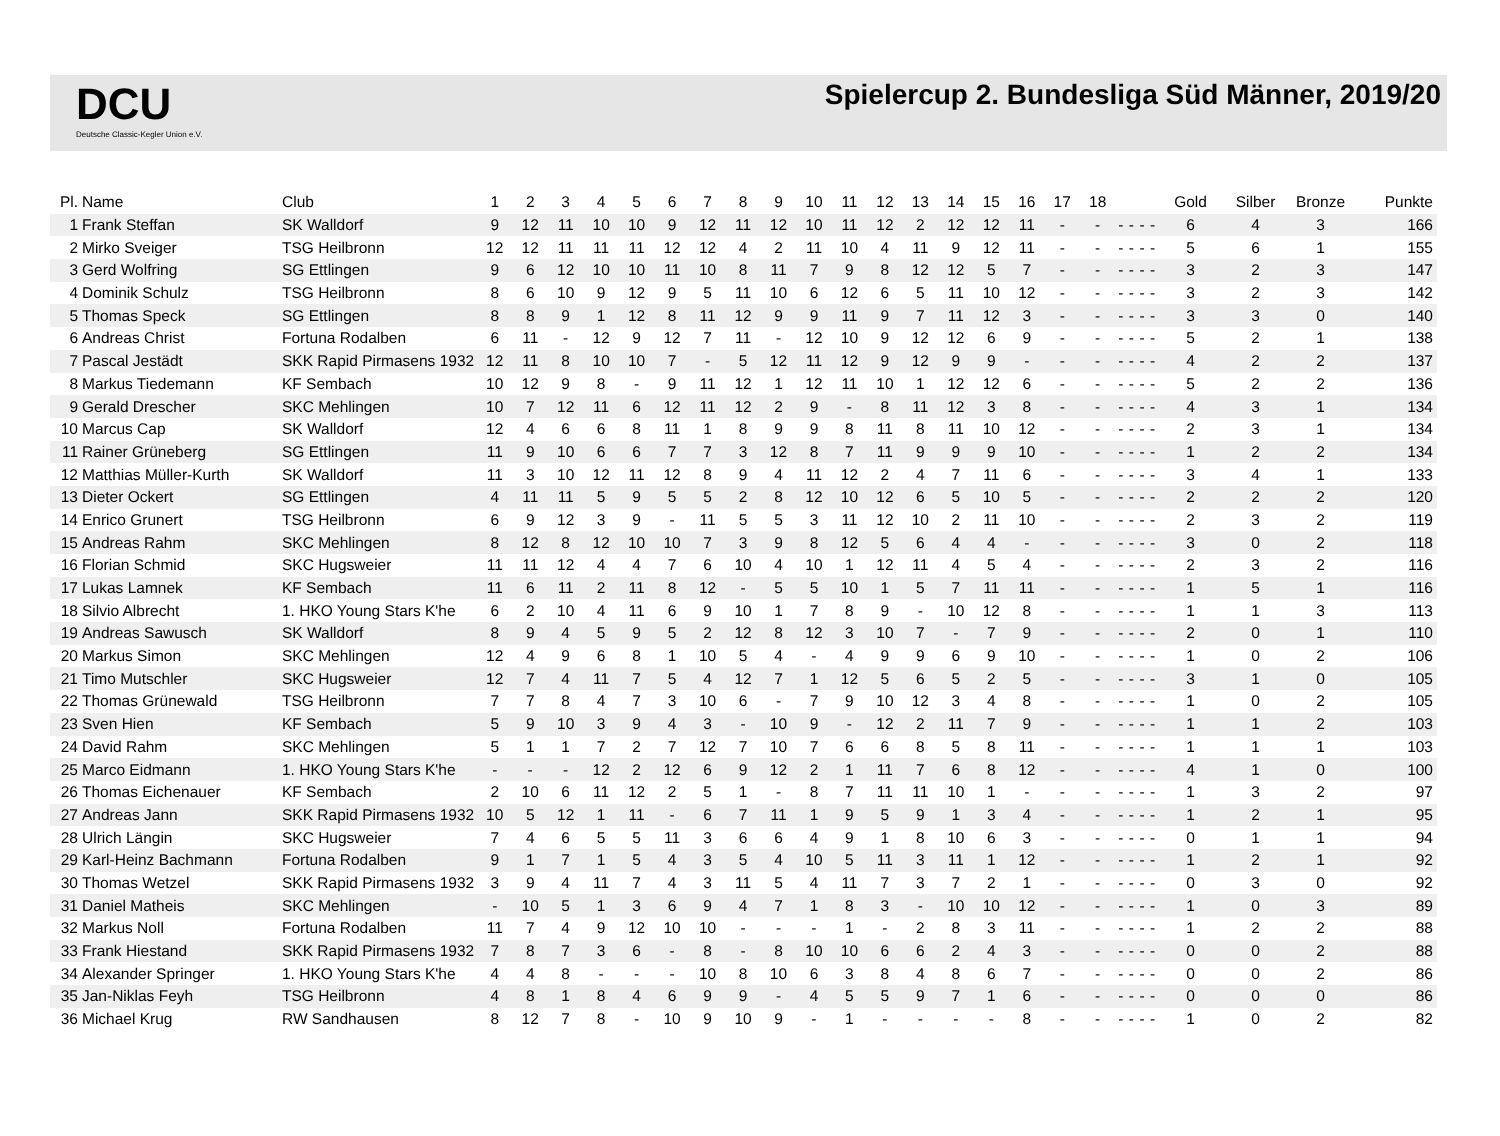DCU
Deutsche Classic-Kegler Union e.V.
Spielercup 2. Bundesliga Süd Männer, 2019/20
| Pl. | Name | Club | 1 | 2 | 3 | 4 | 5 | 6 | 7 | 8 | 9 | 10 | 11 | 12 | 13 | 14 | 15 | 16 | 17 | 18 | | | | | Gold | Silber | Bronze | Punkte |
| --- | --- | --- | --- | --- | --- | --- | --- | --- | --- | --- | --- | --- | --- | --- | --- | --- | --- | --- | --- | --- | --- | --- | --- | --- | --- | --- | --- | --- |
| 1 | Frank Steffan | SK Walldorf | 9 | 12 | 11 | 10 | 10 | 9 | 12 | 11 | 12 | 10 | 11 | 12 | 2 | 12 | 12 | 11 | - | - | - | - | - | - | 6 | 4 | 3 | 166 |
| 2 | Mirko Sveiger | TSG Heilbronn | 12 | 12 | 11 | 11 | 11 | 12 | 12 | 4 | 2 | 11 | 10 | 4 | 11 | 9 | 12 | 11 | - | - | - | - | - | - | 5 | 6 | 1 | 155 |
| 3 | Gerd Wolfring | SG Ettlingen | 9 | 6 | 12 | 10 | 10 | 11 | 10 | 8 | 11 | 7 | 9 | 8 | 12 | 12 | 5 | 7 | - | - | - | - | - | - | 3 | 2 | 3 | 147 |
| 4 | Dominik Schulz | TSG Heilbronn | 8 | 6 | 10 | 9 | 12 | 9 | 5 | 11 | 10 | 6 | 12 | 6 | 5 | 11 | 10 | 12 | - | - | - | - | - | - | 3 | 2 | 3 | 142 |
| 5 | Thomas Speck | SG Ettlingen | 8 | 8 | 9 | 1 | 12 | 8 | 11 | 12 | 9 | 9 | 11 | 9 | 7 | 11 | 12 | 3 | - | - | - | - | - | - | 3 | 3 | 0 | 140 |
| 6 | Andreas Christ | Fortuna Rodalben | 6 | 11 | - | 12 | 9 | 12 | 7 | 11 | - | 12 | 10 | 9 | 12 | 12 | 6 | 9 | - | - | - | - | - | - | 5 | 2 | 1 | 138 |
| 7 | Pascal Jestädt | SKK Rapid Pirmasens 1932 | 12 | 11 | 8 | 10 | 10 | 7 | - | 5 | 12 | 11 | 12 | 9 | 12 | 9 | 9 | - | - | - | - | - | - | - | 4 | 2 | 2 | 137 |
| 8 | Markus Tiedemann | KF Sembach | 10 | 12 | 9 | 8 | - | 9 | 11 | 12 | 1 | 12 | 11 | 10 | 1 | 12 | 12 | 6 | - | - | - | - | - | - | 5 | 2 | 2 | 136 |
| 9 | Gerald Drescher | SKC Mehlingen | 10 | 7 | 12 | 11 | 6 | 12 | 11 | 12 | 2 | 9 | - | 8 | 11 | 12 | 3 | 8 | - | - | - | - | - | - | 4 | 3 | 1 | 134 |
| 10 | Marcus Cap | SK Walldorf | 12 | 4 | 6 | 6 | 8 | 11 | 1 | 8 | 9 | 9 | 8 | 11 | 8 | 11 | 10 | 12 | - | - | - | - | - | - | 2 | 3 | 1 | 134 |
| 11 | Rainer Grüneberg | SG Ettlingen | 11 | 9 | 10 | 6 | 6 | 7 | 7 | 3 | 12 | 8 | 7 | 11 | 9 | 9 | 9 | 10 | - | - | - | - | - | - | 1 | 2 | 2 | 134 |
| 12 | Matthias Müller-Kurth | SK Walldorf | 11 | 3 | 10 | 12 | 11 | 12 | 8 | 9 | 4 | 11 | 12 | 2 | 4 | 7 | 11 | 6 | - | - | - | - | - | - | 3 | 4 | 1 | 133 |
| 13 | Dieter Ockert | SG Ettlingen | 4 | 11 | 11 | 5 | 9 | 5 | 5 | 2 | 8 | 12 | 10 | 12 | 6 | 5 | 10 | 5 | - | - | - | - | - | - | 2 | 2 | 2 | 120 |
| 14 | Enrico Grunert | TSG Heilbronn | 6 | 9 | 12 | 3 | 9 | - | 11 | 5 | 5 | 3 | 11 | 12 | 10 | 2 | 11 | 10 | - | - | - | - | - | - | 2 | 3 | 2 | 119 |
| 15 | Andreas Rahm | SKC Mehlingen | 8 | 12 | 8 | 12 | 10 | 10 | 7 | 3 | 9 | 8 | 12 | 5 | 6 | 4 | 4 | - | - | - | - | - | - | - | 3 | 0 | 2 | 118 |
| 16 | Florian Schmid | SKC Hugsweier | 11 | 11 | 12 | 4 | 4 | 7 | 6 | 10 | 4 | 10 | 1 | 12 | 11 | 4 | 5 | 4 | - | - | - | - | - | - | 2 | 3 | 2 | 116 |
| 17 | Lukas Lamnek | KF Sembach | 11 | 6 | 11 | 2 | 11 | 8 | 12 | - | 5 | 5 | 10 | 1 | 5 | 7 | 11 | 11 | - | - | - | - | - | - | 1 | 5 | 1 | 116 |
| 18 | Silvio Albrecht | 1. HKO Young Stars K'he | 6 | 2 | 10 | 4 | 11 | 6 | 9 | 10 | 1 | 7 | 8 | 9 | - | 10 | 12 | 8 | - | - | - | - | - | - | 1 | 1 | 3 | 113 |
| 19 | Andreas Sawusch | SK Walldorf | 8 | 9 | 4 | 5 | 9 | 5 | 2 | 12 | 8 | 12 | 3 | 10 | 7 | - | 7 | 9 | - | - | - | - | - | - | 2 | 0 | 1 | 110 |
| 20 | Markus Simon | SKC Mehlingen | 12 | 4 | 9 | 6 | 8 | 1 | 10 | 5 | 4 | - | 4 | 9 | 9 | 6 | 9 | 10 | - | - | - | - | - | - | 1 | 0 | 2 | 106 |
| 21 | Timo Mutschler | SKC Hugsweier | 12 | 7 | 4 | 11 | 7 | 5 | 4 | 12 | 7 | 1 | 12 | 5 | 6 | 5 | 2 | 5 | - | - | - | - | - | - | 3 | 1 | 0 | 105 |
| 22 | Thomas Grünewald | TSG Heilbronn | 7 | 7 | 8 | 4 | 7 | 3 | 10 | 6 | - | 7 | 9 | 10 | 12 | 3 | 4 | 8 | - | - | - | - | - | - | 1 | 0 | 2 | 105 |
| 23 | Sven Hien | KF Sembach | 5 | 9 | 10 | 3 | 9 | 4 | 3 | - | 10 | 9 | - | 12 | 2 | 11 | 7 | 9 | - | - | - | - | - | - | 1 | 1 | 2 | 103 |
| 24 | David Rahm | SKC Mehlingen | 5 | 1 | 1 | 7 | 2 | 7 | 12 | 7 | 10 | 7 | 6 | 6 | 8 | 5 | 8 | 11 | - | - | - | - | - | - | 1 | 1 | 1 | 103 |
| 25 | Marco Eidmann | 1. HKO Young Stars K'he | - | - | - | 12 | 2 | 12 | 6 | 9 | 12 | 2 | 1 | 11 | 7 | 6 | 8 | 12 | - | - | - | - | - | - | 4 | 1 | 0 | 100 |
| 26 | Thomas Eichenauer | KF Sembach | 2 | 10 | 6 | 11 | 12 | 2 | 5 | 1 | - | 8 | 7 | 11 | 11 | 10 | 1 | - | - | - | - | - | - | - | 1 | 3 | 2 | 97 |
| 27 | Andreas Jann | SKK Rapid Pirmasens 1932 | 10 | 5 | 12 | 1 | 11 | - | 6 | 7 | 11 | 1 | 9 | 5 | 9 | 1 | 3 | 4 | - | - | - | - | - | - | 1 | 2 | 1 | 95 |
| 28 | Ulrich Längin | SKC Hugsweier | 7 | 4 | 6 | 5 | 5 | 11 | 3 | 6 | 6 | 4 | 9 | 1 | 8 | 10 | 6 | 3 | - | - | - | - | - | - | 0 | 1 | 1 | 94 |
| 29 | Karl-Heinz Bachmann | Fortuna Rodalben | 9 | 1 | 7 | 1 | 5 | 4 | 3 | 5 | 4 | 10 | 5 | 11 | 3 | 11 | 1 | 12 | - | - | - | - | - | - | 1 | 2 | 1 | 92 |
| 30 | Thomas Wetzel | SKK Rapid Pirmasens 1932 | 3 | 9 | 4 | 11 | 7 | 4 | 3 | 11 | 5 | 4 | 11 | 7 | 3 | 7 | 2 | 1 | - | - | - | - | - | - | 0 | 3 | 0 | 92 |
| 31 | Daniel Matheis | SKC Mehlingen | - | 10 | 5 | 1 | 3 | 6 | 9 | 4 | 7 | 1 | 8 | 3 | - | 10 | 10 | 12 | - | - | - | - | - | - | 1 | 0 | 3 | 89 |
| 32 | Markus Noll | Fortuna Rodalben | 11 | 7 | 4 | 9 | 12 | 10 | 10 | - | - | - | 1 | - | 2 | 8 | 3 | 11 | - | - | - | - | - | - | 1 | 2 | 2 | 88 |
| 33 | Frank Hiestand | SKK Rapid Pirmasens 1932 | 7 | 8 | 7 | 3 | 6 | - | 8 | - | 8 | 10 | 10 | 6 | 6 | 2 | 4 | 3 | - | - | - | - | - | - | 0 | 0 | 2 | 88 |
| 34 | Alexander Springer | 1. HKO Young Stars K'he | 4 | 4 | 8 | - | - | - | 10 | 8 | 10 | 6 | 3 | 8 | 4 | 8 | 6 | 7 | - | - | - | - | - | - | 0 | 0 | 2 | 86 |
| 35 | Jan-Niklas Feyh | TSG Heilbronn | 4 | 8 | 1 | 8 | 4 | 6 | 9 | 9 | - | 4 | 5 | 5 | 9 | 7 | 1 | 6 | - | - | - | - | - | - | 0 | 0 | 0 | 86 |
| 36 | Michael Krug | RW Sandhausen | 8 | 12 | 7 | 8 | - | 10 | 9 | 10 | 9 | - | 1 | - | - | - | - | 8 | - | - | - | - | - | - | 1 | 0 | 2 | 82 |